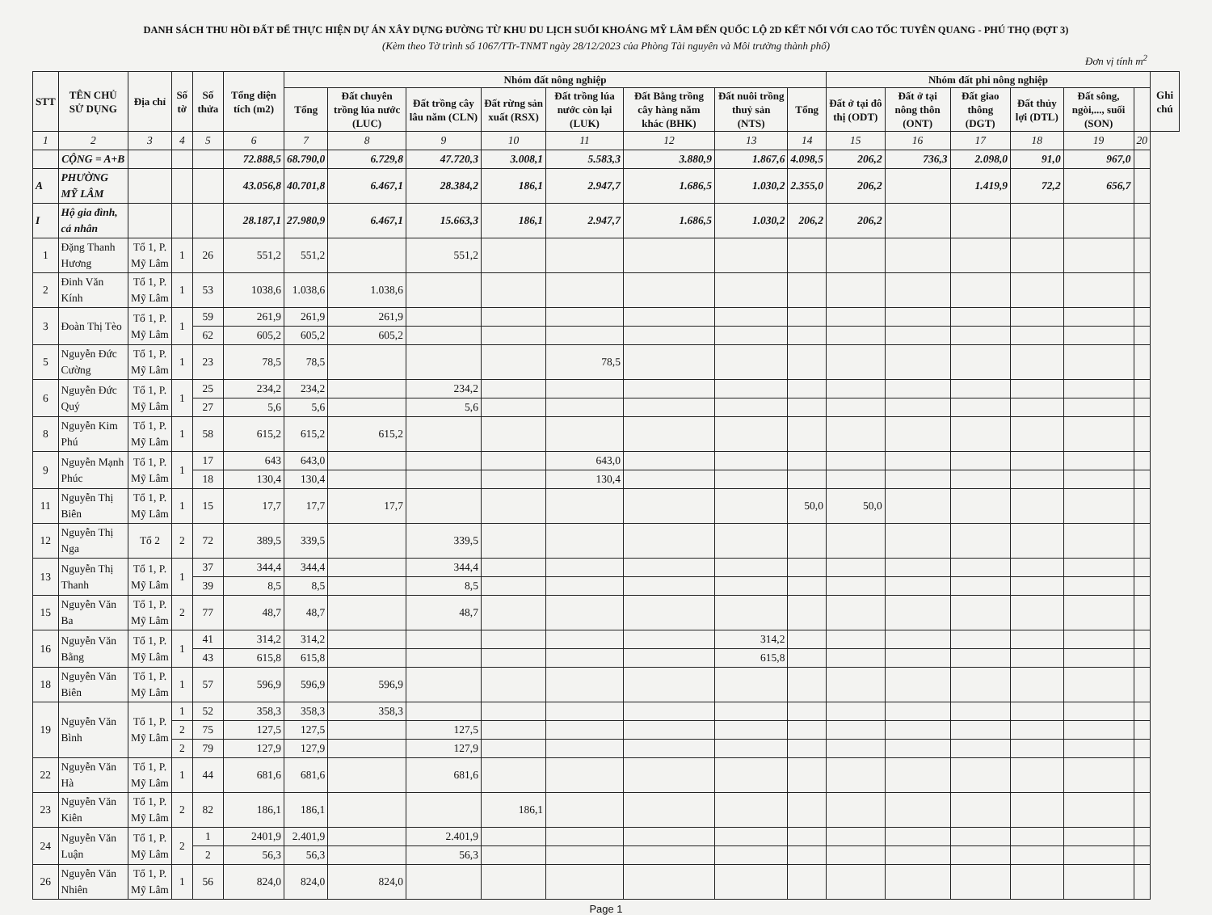DANH SÁCH THU HỒI ĐẤT ĐỂ THỰC HIỆN DỰ ÁN XÂY DỰNG ĐƯỜNG TỪ KHU DU LỊCH SUỐI KHOÁNG MỸ LÂM ĐẾN QUỐC LỘ 2D KẾT NỐI VỚI CAO TỐC TUYÊN QUANG - PHÚ THỌ (ĐỢT 3)
(Kèm theo Tờ trình số 1067/TTr-TNMT ngày 28/12/2023 của Phòng Tài nguyên và Môi trường thành phố)
Đơn vị tính m<sup>2</sup>
| STT | TÊN CHỦ SỬ DỤNG | Địa chỉ | Số tờ | Số thửa | Tổng diện tích (m2) | Nhóm đất nông nghiệp | | | | | | | | Nhóm đất phi nông nghiệp | | | | | | Ghi chú |
| --- | --- | --- | --- | --- | --- | --- | --- | --- | --- | --- | --- | --- | --- | --- | --- | --- | --- | --- | --- | --- |
| | | | | | | Tổng | Đất chuyên trồng lúa nước (LUC) | Đất trồng cây lâu năm (CLN) | Đất rừng sản xuất (RSX) | Đất trồng lúa nước còn lại (LUK) | Đất Bằng trồng cây hàng năm khác (BHK) | Đất nuôi trồng thuỷ sản (NTS) | Tổng | Đất ở tại đô thị (ODT) | Đất ở tại nông thôn (ONT) | Đất giao thông (DGT) | Đất thủy lợi (DTL) | Đất sông, ngòi,..., suối (SON) | | |
| 1 | 2 | 3 | 4 | 5 | 6 | 7 | 8 | 9 | 10 | 11 | 12 | 13 | 14 | 15 | 16 | 17 | 18 | 19 | 20 | |
| | CỘNG = A+B | | | | 72.888,5 | 68.790,0 | 6.729,8 | 47.720,3 | 3.008,1 | 5.583,3 | 3.880,9 | 1.867,6 | 4.098,5 | 206,2 | 736,3 | 2.098,0 | 91,0 | 967,0 | | |
| A | PHƯỜNG MỸ LÂM | | | | 43.056,8 | 40.701,8 | 6.467,1 | 28.384,2 | 186,1 | 2.947,7 | 1.686,5 | 1.030,2 | 2.355,0 | 206,2 | | 1.419,9 | 72,2 | 656,7 | | |
| I | Hộ gia đình, cá nhân | | | | 28.187,1 | 27.980,9 | 6.467,1 | 15.663,3 | 186,1 | 2.947,7 | 1.686,5 | 1.030,2 | 206,2 | 206,2 | | | | | | |
| 1 | Đặng Thanh Hương | Tổ 1, P. Mỹ Lâm | 1 | 26 | 551,2 | 551,2 | | 551,2 | | | | | | | | | | | | |
| 2 | Đinh Văn Kính | Tổ 1, P. Mỹ Lâm | 1 | 53 | 1038,6 | 1.038,6 | 1.038,6 | | | | | | | | | | | | | |
| 3 | Đoàn Thị Tèo | Tổ 1, P. Mỹ Lâm | 1 | 59 | 261,9 | 261,9 | 261,9 | | | | | | | | | | | | | |
| | | | | 62 | 605,2 | 605,2 | 605,2 | | | | | | | | | | | | | |
| 5 | Nguyễn Đức Cường | Tổ 1, P. Mỹ Lâm | 1 | 23 | 78,5 | 78,5 | | | | 78,5 | | | | | | | | | | |
| 6 | Nguyễn Đức Quý | Tổ 1, P. Mỹ Lâm | 1 | 25 | 234,2 | 234,2 | | 234,2 | | | | | | | | | | | | |
| | | | | 27 | 5,6 | 5,6 | | 5,6 | | | | | | | | | | | | |
| 8 | Nguyễn Kim Phú | Tổ 1, P. Mỹ Lâm | 1 | 58 | 615,2 | 615,2 | 615,2 | | | | | | | | | | | | | |
| 9 | Nguyễn Mạnh Phúc | Tổ 1, P. Mỹ Lâm | 1 | 17 | 643 | 643,0 | | | | 643,0 | | | | | | | | | | |
| | | | | 18 | 130,4 | 130,4 | | | | 130,4 | | | | | | | | | | |
| 11 | Nguyễn Thị Biên | Tổ 1, P. Mỹ Lâm | 1 | 15 | 17,7 | 17,7 | 17,7 | | | | | | 50,0 | 50,0 | | | | | | |
| 12 | Nguyễn Thị Nga | Tổ 2 | 2 | 72 | 389,5 | 339,5 | | 339,5 | | | | | | | | | | | | |
| 13 | Nguyễn Thị Thanh | Tổ 1, P. Mỹ Lâm | 1 | 37 | 344,4 | 344,4 | | 344,4 | | | | | | | | | | | | |
| | | | | 39 | 8,5 | 8,5 | | 8,5 | | | | | | | | | | | | |
| 15 | Nguyễn Văn Ba | Tổ 1, P. Mỹ Lâm | 2 | 77 | 48,7 | 48,7 | | 48,7 | | | | | | | | | | | | |
| 16 | Nguyễn Văn Bằng | Tổ 1, P. Mỹ Lâm | 1 | 41 | 314,2 | 314,2 | | | | | | 314,2 | | | | | | | | |
| | | | | 43 | 615,8 | 615,8 | | | | | | 615,8 | | | | | | | | |
| 18 | Nguyễn Văn Biên | Tổ 1, P. Mỹ Lâm | 1 | 57 | 596,9 | 596,9 | 596,9 | | | | | | | | | | | | | |
| 19 | Nguyễn Văn Bình | Tổ 1, P. Mỹ Lâm | 1 | 52 | 358,3 | 358,3 | 358,3 | | | | | | | | | | | | | |
| | | | 2 | 75 | 127,5 | 127,5 | | 127,5 | | | | | | | | | | | | |
| | | | 2 | 79 | 127,9 | 127,9 | | 127,9 | | | | | | | | | | | | |
| 22 | Nguyễn Văn Hà | Tổ 1, P. Mỹ Lâm | 1 | 44 | 681,6 | 681,6 | | 681,6 | | | | | | | | | | | | |
| 23 | Nguyễn Văn Kiên | Tổ 1, P. Mỹ Lâm | 2 | 82 | 186,1 | 186,1 | | | 186,1 | | | | | | | | | | | |
| 24 | Nguyễn Văn Luận | Tổ 1, P. Mỹ Lâm | 2 | 1 | 2401,9 | 2.401,9 | | 2.401,9 | | | | | | | | | | | | |
| | | | | 2 | 56,3 | 56,3 | | 56,3 | | | | | | | | | | | | |
| 26 | Nguyễn Văn Nhiên | Tổ 1, P. Mỹ Lâm | 1 | 56 | 824,0 | 824,0 | 824,0 | | | | | | | | | | | | | |
Page 1